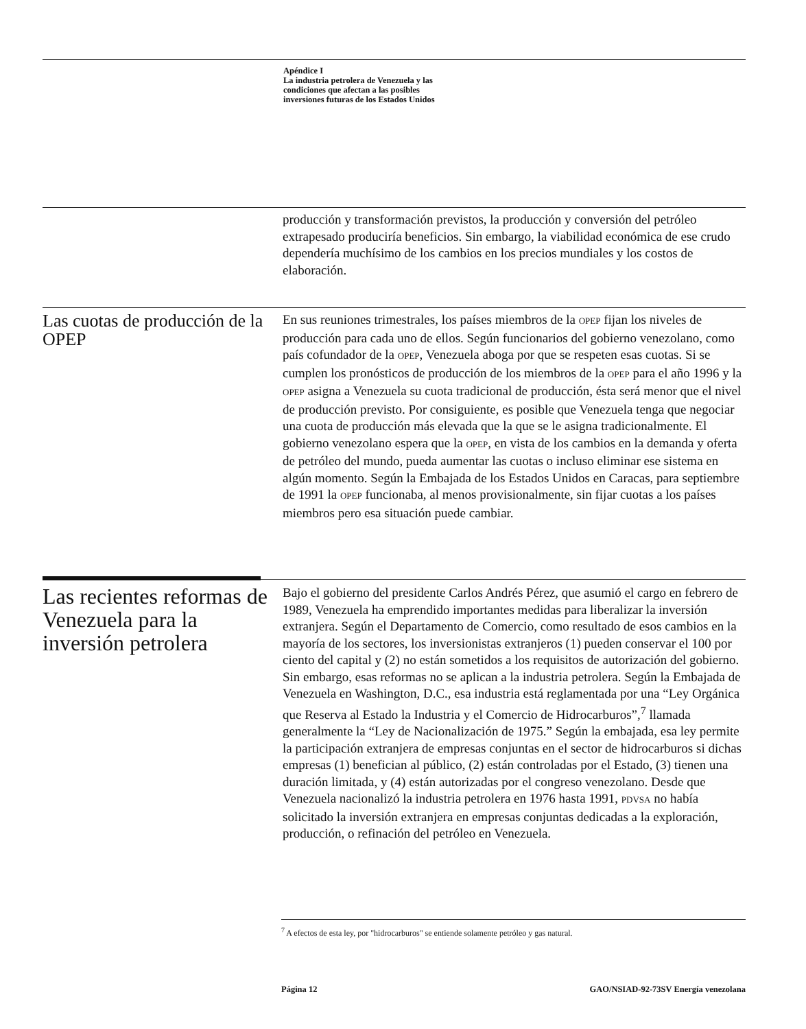Apéndice I
La industria petrolera de Venezuela y las
condiciones que afectan a las posibles
inversiones futuras de los Estados Unidos
producción y transformación previstos, la producción y conversión del petróleo extrapesado produciría beneficios. Sin embargo, la viabilidad económica de ese crudo dependería muchísimo de los cambios en los precios mundiales y los costos de elaboración.
Las cuotas de producción de la OPEP
En sus reuniones trimestrales, los países miembros de la OPEP fijan los niveles de producción para cada uno de ellos. Según funcionarios del gobierno venezolano, como país cofundador de la OPEP, Venezuela aboga por que se respeten esas cuotas. Si se cumplen los pronósticos de producción de los miembros de la OPEP para el año 1996 y la OPEP asigna a Venezuela su cuota tradicional de producción, ésta será menor que el nivel de producción previsto. Por consiguiente, es posible que Venezuela tenga que negociar una cuota de producción más elevada que la que se le asigna tradicionalmente. El gobierno venezolano espera que la OPEP, en vista de los cambios en la demanda y oferta de petróleo del mundo, pueda aumentar las cuotas o incluso eliminar ese sistema en algún momento. Según la Embajada de los Estados Unidos en Caracas, para septiembre de 1991 la OPEP funcionaba, al menos provisionalmente, sin fijar cuotas a los países miembros pero esa situación puede cambiar.
Las recientes reformas de Venezuela para la inversión petrolera
Bajo el gobierno del presidente Carlos Andrés Pérez, que asumió el cargo en febrero de 1989, Venezuela ha emprendido importantes medidas para liberalizar la inversión extranjera. Según el Departamento de Comercio, como resultado de esos cambios en la mayoría de los sectores, los inversionistas extranjeros (1) pueden conservar el 100 por ciento del capital y (2) no están sometidos a los requisitos de autorización del gobierno. Sin embargo, esas reformas no se aplican a la industria petrolera. Según la Embajada de Venezuela en Washington, D.C., esa industria está reglamentada por una “Ley Orgánica que Reserva al Estado la Industria y el Comercio de Hidrocarburos”,<sup>7</sup> llamada generalmente la “Ley de Nacionalización de 1975.” Según la embajada, esa ley permite la participación extranjera de empresas conjuntas en el sector de hidrocarburos si dichas empresas (1) benefician al público, (2) están controladas por el Estado, (3) tienen una duración limitada, y (4) están autorizadas por el congreso venezolano. Desde que Venezuela nacionalizó la industria petrolera en 1976 hasta 1991, PDVSA no había solicitado la inversión extranjera en empresas conjuntas dedicadas a la exploración, producción, o refinación del petróleo en Venezuela.
<sup>7</sup> A efectos de esta ley, por "hidrocarburos" se entiende solamente petróleo y gas natural.
Página 12 GAO/NSIAD-92-73SV Energía venezolana